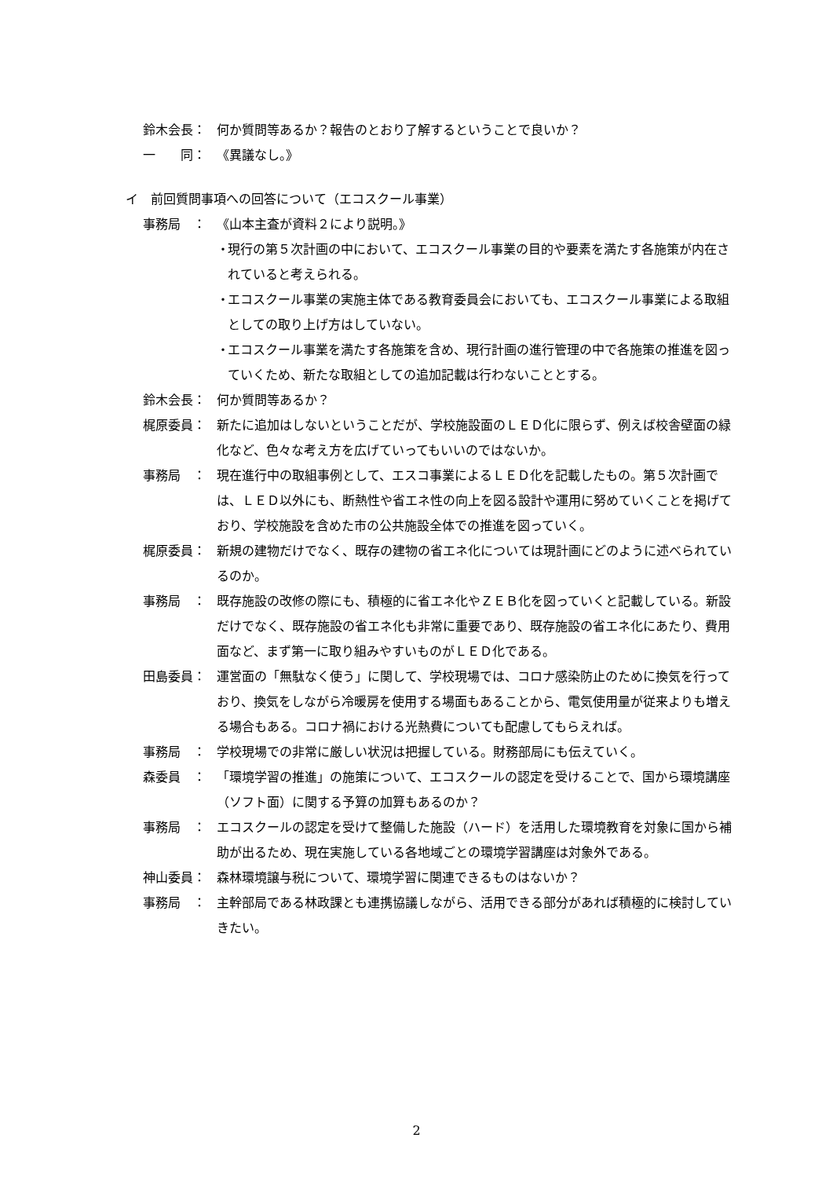鈴木会長：
何か質問等あるか？報告のとおり了解するということで良いか？
一　　同：
《異議なし。》
イ　前回質問事項への回答について（エコスクール事業）
事務局　：
《山本主査が資料２により説明。》
・ 現行の第５次計画の中において、エコスクール事業の目的や要素を満たす各施策が内在されていると考えられる。
・ エコスクール事業の実施主体である教育委員会においても、エコスクール事業による取組としての取り上げ方はしていない。
・ エコスクール事業を満たす各施策を含め、現行計画の進行管理の中で各施策の推進を図っていくため、新たな取組としての追加記載は行わないこととする。
鈴木会長：
何か質問等あるか？
梶原委員：
新たに追加はしないということだが、学校施設面のＬＥＤ化に限らず、例えば校舎壁面の緑化など、色々な考え方を広げていってもいいのではないか。
事務局　：
現在進行中の取組事例として、エスコ事業によるＬＥＤ化を記載したもの。第５次計画では、ＬＥＤ以外にも、断熱性や省エネ性の向上を図る設計や運用に努めていくことを掲げており、学校施設を含めた市の公共施設全体での推進を図っていく。
梶原委員：
新規の建物だけでなく、既存の建物の省エネ化については現計画にどのように述べられているのか。
事務局　：
既存施設の改修の際にも、積極的に省エネ化やＺＥＢ化を図っていくと記載している。新設だけでなく、既存施設の省エネ化も非常に重要であり、既存施設の省エネ化にあたり、費用面など、まず第一に取り組みやすいものがＬＥＤ化である。
田島委員：
運営面の「無駄なく使う」に関して、学校現場では、コロナ感染防止のために換気を行っており、換気をしながら冷暖房を使用する場面もあることから、電気使用量が従来よりも増える場合もある。コロナ禍における光熱費についても配慮してもらえれば。
事務局　：
学校現場での非常に厳しい状況は把握している。財務部局にも伝えていく。
森委員　：
「環境学習の推進」の施策について、エコスクールの認定を受けることで、国から環境講座（ソフト面）に関する予算の加算もあるのか？
事務局　：
エコスクールの認定を受けて整備した施設（ハード）を活用した環境教育を対象に国から補助が出るため、現在実施している各地域ごとの環境学習講座は対象外である。
神山委員：
森林環境譲与税について、環境学習に関連できるものはないか？
事務局　：
主幹部局である林政課とも連携協議しながら、活用できる部分があれば積極的に検討していきたい。
2